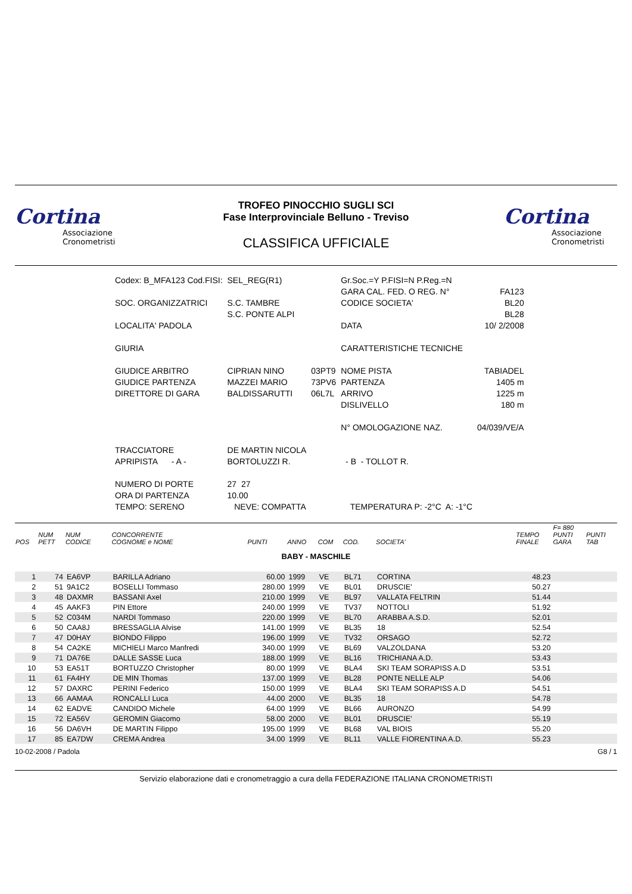Cortina
Associazione Cronometristi
TROFEO PINOCCHIO SUGLI SCI
Fase Interprovinciale Belluno - Treviso
CLASSIFICA UFFICIALE
Cortina
Associazione Cronometristi
| Codex: B_MFA123 Cod.FISI: | SEL_REG(R1) | | Gr.Soc.=Y P.FISI=N P.Reg.=N | |
| | | | GARA CAL. FED. O REG. N° | FA123 |
| SOC. ORGANIZZATRICI | S.C. TAMBRE | | CODICE SOCIETA' | BL20 |
| | S.C. PONTE ALPI | | | BL28 |
| LOCALITA' PADOLA | | | DATA | 10/ 2/2008 |
| GIURIA | | | CARATTERISTICHE TECNICHE | |
| GIUDICE ARBITRO | CIPRIAN NINO | 03PT9 | NOME PISTA | TABIADEL |
| GIUDICE PARTENZA | MAZZEI MARIO | 73PV6 | PARTENZA | 1405 m |
| DIRETTORE DI GARA | BALDISSARUTTI | 06L7L | ARRIVO | 1225 m |
| | | | DISLIVELLO | 180 m |
| | | | N° OMOLOGAZIONE NAZ. | 04/039/VE/A |
| TRACCIATORE | DE MARTIN NICOLA | | | |
| APRIPISTA - A - | BORTOLUZZI R. | | - B - TOLLOT R. | |
| NUMERO DI PORTE | 27 27 | | | |
| ORA DI PARTENZA | 10.00 | | | |
| TEMPO: SERENO | NEVE: COMPATTA | | TEMPERATURA P: -2°C A: -1°C | |
| POS | NUM PETT | NUM CODICE | CONCORRENTE COGNOME e NOME | PUNTI | ANNO | COM | COD. | SOCIETA' | TEMPO FINALE | F= 880 PUNTI GARA | PUNTI TAB |
| --- | --- | --- | --- | --- | --- | --- | --- | --- | --- | --- | --- |
| BABY - MASCHILE | | | | | | | | | | | |
| 1 | 74 | EA6VP | BARILLA Adriano | 60.00 | 1999 | VE | BL71 | CORTINA | 48.23 | | |
| 2 | 51 | 9A1C2 | BOSELLI Tommaso | 280.00 | 1999 | VE | BL01 | DRUSCIE' | 50.27 | | |
| 3 | 48 | DAXMR | BASSANI Axel | 210.00 | 1999 | VE | BL97 | VALLATA FELTRIN | 51.44 | | |
| 4 | 45 | AAKF3 | PIN Ettore | 240.00 | 1999 | VE | TV37 | NOTTOLI | 51.92 | | |
| 5 | 52 | C034M | NARDI Tommaso | 220.00 | 1999 | VE | BL70 | ARABBA A.S.D. | 52.01 | | |
| 6 | 50 | CAA8J | BRESSAGLIA Alvise | 141.00 | 1999 | VE | BL35 | 18 | 52.54 | | |
| 7 | 47 | D0HAY | BIONDO Filippo | 196.00 | 1999 | VE | TV32 | ORSAGO | 52.72 | | |
| 8 | 54 | CA2KE | MICHIELI Marco Manfredi | 340.00 | 1999 | VE | BL69 | VALZOLDANA | 53.20 | | |
| 9 | 71 | DA76E | DALLE SASSE Luca | 188.00 | 1999 | VE | BL16 | TRICHIANA A.D. | 53.43 | | |
| 10 | 53 | EA51T | BORTUZZO Christopher | 80.00 | 1999 | VE | BLA4 | SKI TEAM SORAPISS A.D | 53.51 | | |
| 11 | 61 | FA4HY | DE MIN Thomas | 137.00 | 1999 | VE | BL28 | PONTE NELLE ALP | 54.06 | | |
| 12 | 57 | DAXRC | PERINI Federico | 150.00 | 1999 | VE | BLA4 | SKI TEAM SORAPISS A.D | 54.51 | | |
| 13 | 66 | AAMAA | RONCALLI Luca | 44.00 | 2000 | VE | BL35 | 18 | 54.78 | | |
| 14 | 62 | EADVE | CANDIDO Michele | 64.00 | 1999 | VE | BL66 | AURONZO | 54.99 | | |
| 15 | 72 | EA56V | GEROMIN Giacomo | 58.00 | 2000 | VE | BL01 | DRUSCIE' | 55.19 | | |
| 16 | 56 | DA6VH | DE MARTIN Filippo | 195.00 | 1999 | VE | BL68 | VAL BIOIS | 55.20 | | |
| 17 | 85 | EA7DW | CREMA Andrea | 34.00 | 1999 | VE | BL11 | VALLE FIORENTINA A.D. | 55.23 | | |
10-02-2008 / Padola G8 / 1
Servizio elaborazione dati e cronometraggio a cura della FEDERAZIONE ITALIANA CRONOMETRISTI